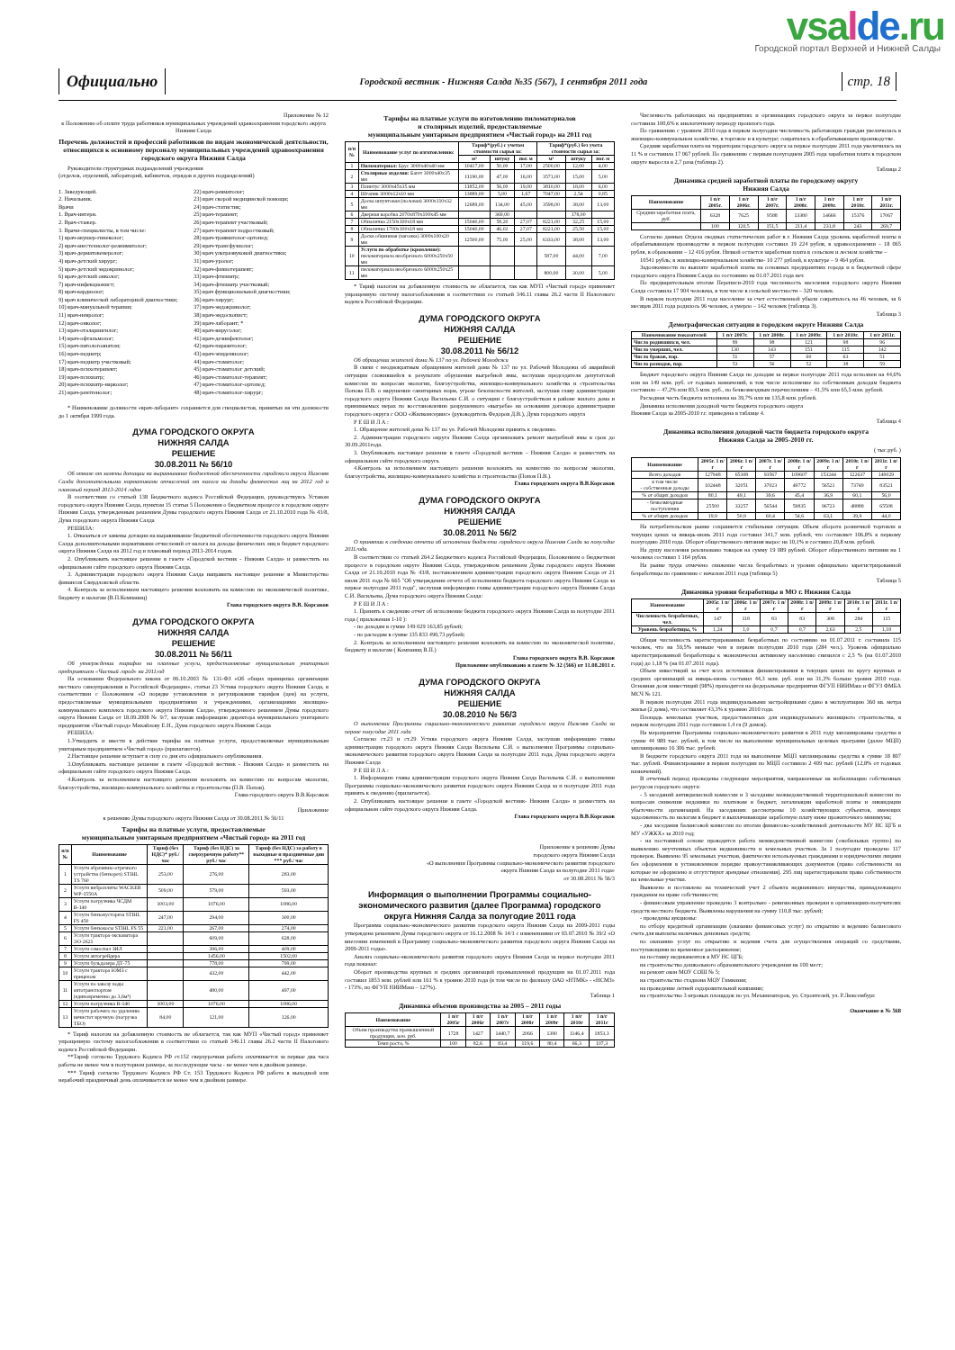vsalde.ru
Городской портал Верхней и Нижней Салды
Официально Городской вестник - Нижняя Салда №35 (567), 1 сентября 2011 года стр. 18
Приложение № 12
к Положению об оплате труда работников муниципальных учреждений здравоохранения городского округа Нижняя Салда
Перечень должностей и профессий работников по видам экономической деятельности, относящихся к основному персоналу муниципальных учреждений здравоохранения городского округа Нижняя Салда
Руководители структурных подразделений учреждения
(отделов, отделений, лабораторий, кабинетов, отрядов и других подразделений)
1. Заведующий.
2. Начальник.
Врачи
1. Врач-интерн.
2. Врач-стажер.
3. Врачи-специалисты, в том числе:
1) врач-акушер-гинеколог;
2) врач-анестезиолог-реаниматолог;
3) врач-дерматовенеролог;
4) врач-детский хирург;
5) врач-детский эндокринолог;
6) врач-детский онколог;
7) врач-инфекционист;
8) врач-кардиолог;
9) врач клинической лабораторной диагностики;
10) врач-мануальной терапии;
11) врач-невролог;
12) врач-онколог;
13) врач-оталарингилог;
14) врач-офтальмолог;
15) врач-патологоанатом;
16) врач-педиатр;
17) врач-педиатр участковый;
18) врач-психотерапевт;
19) врач-психиатр;
20) врач-психиатр-нарколог;
21) врач-рентгенолог;
22) врач-ревматолог;
23) врач скорой медицинской помощи;
24) врач-статистик;
25) врач-терапевт;
26) врач-терапевт участковый;
27) врач-терапевт подростковый;
28) врач-травматолог-ортопед;
29) врач-трансфузиолог;
30) врач ультразвуковой диагностики;
31) врач-уролог;
32) врач-физиотерапевт;
33) врач-фтизиатр;
34) врач-фтизиатр участковый;
35) врач функциональной диагностики;
36) врач-хирург;
37) врач-эндокринолог;
38) врач-эндоскопист;
39) врач-лаборант; *
40) врач-вирусолог;
41) врач-дезинфектолог;
42) врач-паразитолог;
43) врач-эпидемиолог;
44) врач-стоматолог;
45) врач-стоматолог детский;
46) врач-стоматолог-терапевт;
47) врач-стоматолог-ортопед;
48) врач-стоматолог-хирург;
* Наименование должности «врач-лаборант» сохраняется для специалистов, принятых на эти должности до 1 октября 1999 года.
ДУМА ГОРОДСКОГО ОКРУГА
НИЖНЯЯ САЛДА
РЕШЕНИЕ
30.08.2011 № 56/10
Об отказе от замены дотации на выравнивание бюджетной обеспеченности городского округа Нижняя Салда дополнительными нормативами отчислений от налога на доходы физических лиц на 2012 год и плановый период 2013-2014 годов
В соответствии со статьей 138 Бюджетного кодекса Российской Федерации, руководствуясь Уставом городского округа Нижняя Салда, пунктом 15 статьи 5 Положения о бюджетном процессе в городском округе Нижняя Салда, утвержденным решением Думы городского округа Нижняя Салда от 21.10.2010 года № 43/8, Дума городского округа Нижняя Салда
РЕШИЛА:
1. Отказаться от замены дотации на выравнивание бюджетной обеспеченности городского округа Нижняя Салда дополнительными нормативами отчислений от налога на доходы физических лиц в бюджет городского округа Нижняя Салда на 2012 год и плановый период 2013-2014 годов.
2. Опубликовать настоящее решение в газете «Городской вестник - Нижняя Салда» и разместить на официальном сайте городского округа Нижняя Салда.
3. Администрации городского округа Нижняя Салда направить настоящее решение в Министерство финансов Свердловской области.
4. Контроль за исполнением настоящего решения возложить на комиссию по экономической политике, бюджету и налогам (В.П.Компаниц)
Глава городского округа В.В. Корсаков
ДУМА ГОРОДСКОГО ОКРУГА
НИЖНЯЯ САЛДА
РЕШЕНИЕ
30.08.2011 № 56/11
Об утверждении тарифов на платные услуги, предоставляемые муниципальным унитарным предприятием «Чистый город» на 2011год
На основании Федерального закона от 06.10.2003 № 131-ФЗ «Об общих принципах организации местного самоуправления в Российской Федерации», статьи 23 Устава городского округа Нижняя Салда, в соответствии с Положением «О порядке установления и регулирования тарифов (цен) на услуги, предоставляемые муниципальными предприятиями и учреждениями, организациями жилищно-коммунального комплекса городского округа Нижняя Салда», утвержденного решением Думы городского округа Нижняя Салда от 18.09.2008 № 9/7, заслушав информацию директора муниципального унитарного предприятия «Чистый город» Михайлову Е.Н., Дума городского округа Нижняя Салда
РЕШИЛА:
1.Утвердить и ввести в действие тарифы на платные услуги, предоставляемые муниципальным унитарным предприятием «Чистый город» (прилагаются).
2.Настоящее решение вступает в силу со дня его официального опубликования.
3.Опубликовать настоящее решение в газете «Городской вестник - Нижняя Салда» и разместить на официальном сайте городского округа Нижняя Салда.
4.Контроль за исполнением настоящего решения возложить на комиссию по вопросам экологии, благоустройства, жилищно-коммунального хозяйства и строительства (П.В. Попов).
Глава городского округа В.В.Корсаков
Приложение
к решению Думы городского округа Нижняя Салда от 30.08.2011 № 56/11
Тарифы на платные услуги, предоставляемые
муниципальным унитарным предприятием «Чистый город» на 2011 год
| п/п № | Наименование | Тариф (без НДС)* руб./ час | Тариф (без НДС) за сверхурочную работу** руб./ час | Тариф (без НДС) за работу в выходные и праздничные дни *** руб./ час |
| --- | --- | --- | --- | --- |
| 1 | Услуги абразивно-отрезного устройства (бензорез) STIHL TS 760 | 253,00 | 276,00 | 283,00 |
| 2 | Услуги виброплиты WACKER WP-1550A | 509,00 | 579,00 | 593,00 |
| 3 | Услуги погрузчика ЧСДМ В-140 | 1003,00 | 1076,00 | 1086,00 |
| 4 | Услуги бензокусторезa STIHL FS 450 | 247,00 | 294,00 | 300,00 |
| 5 | Услуги бензокосы STIHL FS 55 | 221,00 | 267,00 | 274,00 |
| 6 | Услуги трактора-экскаватора ЭО-2621 | | 609,00 | 628,00 |
| 7 | Услуги самосвал ЗИЛ | | 396,00 | 409,00 |
| 8 | Услуги автогрейдера | | 1456,00 | 1502,00 |
| 9 | Услуги бульдозера ДТ-75 | | 778,00 | 799,00 |
| 10 | Услуги трактора ЮМЗ с прицепом | | 432,00 | 442,00 |
| 11 | Услуги по завозу воды автотранспортом (единовременно до 3,6м³) | | 480,00 | 497,00 |
| 12 | Услуги погрузчика В-140 | 1003,00 | 1076,00 | 1086,00 |
| 13 | Услуги рабочего по удалению нечистот вручную (погрузка ТБО) | 84,00 | 121,00 | 126,00 |
* Тариф налогом на добавленную стоимость не облагается, так как МУП «Чистый город» применяет упрощенную систему налогообложения в соответствии со статьей 346.11 главы 26.2 части II Налогового кодекса Российской Федерации.
**Тариф согласно Трудового Кодекса РФ ст.152 сверхурочная работа оплачивается за первые два часа работы не менее чем в полуторном размере, за последующие часы - не менее чем в двойном размере.
*** Тариф согласно Трудового Кодекса РФ Ст. 153 Трудового Кодекса РФ работа в выходной или нерабочий праздничный день оплачивается не менее чем в двойном размере.
Тарифы на платные услуги по изготовлению пиломатериалов
и столярных изделий, предоставляемые
муниципальным унитарным предприятием «Чистый город» на 2011 год
| п/п № | Наименование услуг по изготовлению: | Тариф*(руб.) с учетом стоимости сырья за: | | | Тариф*(руб.) без учета стоимости сырья за: | | |
| --- | --- | --- | --- | --- | --- | --- | --- |
| | | м³ | штуку | пог. м | м³ | штуку | пог. м |
| 1 | Пиломатериал: Брус 3000х40х40 мм | 10417,00 | 50,00 | 17,00 | 2500,00 | 12,00 | 4,00 |
| 2 | Столярные изделия: Багет 3000х40х35 мм | 11190,00 | 47,00 | 16,00 | 3571,00 | 15,00 | 5,00 |
| 3 | Плинтус 3000х45х35 мм | 11852,00 | 56,00 | 19,00 | 3810,00 | 18,00 | 6,00 |
| 4 | Штапик 3000х12х10 мм | 13889,00 | 5,00 | 1,67 | 7047,00 | 2,54 | 0,85 |
| 5 | Доска шпунтовая (половая) 3000х110х32 мм | 12689,00 | 134,00 | 45,00 | 3598,00 | 38,00 | 13,00 |
| 6 | Дверная коробка 2070х870х100х45 мм | | 369,00 | | | 178,00 | |
| 7 | Обналичка 2150х100х18 мм | 15040,00 | 58,20 | 27,07 | 8221,00 | 32,25 | 15,00 |
| 8 | Обналичка 1700х100х18 мм | 15040,00 | 46,02 | 27,07 | 8221,00 | 25,50 | 15,00 |
| 9 | Доска обшивная (вагонка) 3000х100х20 мм | 12500,00 | 75,00 | 25,00 | 6333,00 | 38,00 | 13,00 |
| 10 | Услуги по обработке (кромление): пиломатериала необрезного 6000х250х50 мм | | | | 587,00 | 44,00 | 7,00 |
| 11 | пиломатериала необрезного 6000х250х25 мм | | | | 800,00 | 30,00 | 5,00 |
* Тариф налогом на добавленную стоимость не облагается, так как МУП «Чистый город» применяет упрощенную систему налогообложения в соответствии со статьей 346.11 главы 26.2 части II Налогового кодекса Российской Федерации.
ДУМА ГОРОДСКОГО ОКРУГА
НИЖНЯЯ САЛДА
РЕШЕНИЕ
30.08.2011 № 56/12
Об обращении жителей дома № 137 по ул. Рабочей Молодежи
В связи с неоднократным обращением жителей дома № 137 по ул. Рабочей Молодежи об аварийной ситуации сложившейся в результате обрушения выгребной ямы, заслушав председателя депутатской комиссии по вопросам экологии, благоустройства, жилищно-коммунального хозяйства и строительства Попова П.В. о нарушении санитарных норм, угрозе безопасности жителей, заслушав главу администрации городского округа Нижняя Салда Васильева С.И. о ситуации с благоустройством в районе жилого дома и принимаемых мерах по восстановлению разрушенного «выгреба» на основании договора администрации городского округа с ООО «Жилкомсервис» (руководитель Федоров Д.В.), Дума городского округа
Р Е Ш И Л А :
1. Обращение жителей дома № 137 по ул. Рабочей Молодежи принять к сведению.
2. Администрации городского округа Нижняя Салда организовать ремонт выгребной ямы в срок до 30.09.2011года.
3. Опубликовать настоящее решение в газете «Городской вестник – Нижняя Салда» и разместить на официальном сайте городского округа.
4.Контроль за исполнением настоящего решения возложить на комиссию по вопросам экологии, благоустройства, жилищно-коммунального хозяйства и строительства (Попов П.В.).
Глава городского округа В.В.Корсаков
ДУМА ГОРОДСКОГО ОКРУГА
НИЖНЯЯ САЛДА
РЕШЕНИЕ
30.08.2011 № 56/2
О принятии к сведению отчета об исполнении бюджета городского округа Нижняя Салда за полугодие 2011года.
В соответствии со статьей 264.2 Бюджетного кодекса Российской Федерации, Положением о бюджетном процессе в городском округе Нижняя Салда, утвержденном решением Думы городского округа Нижняя Салда от 21.10.2010 года № 43/8, постановлением администрации городского округа Нижняя Салда от 21 июля 2011 года № 665 "Об утверждении отчета об исполнении бюджета городского округа Нижняя Салда за первое полугодие 2011 года", заслушав информацию главы администрации городского округа Нижняя Салда С.И. Васильева, Дума городского округа Нижняя Салда:
Р Е Ш И Л А :
1. Принять к сведению отчет об исполнение бюджета городского округа Нижняя Салда за полугодие 2011 года ( приложения 1-10 ):
- по доходам в сумме 149 029 163,85 рублей;
- по расходам в сумме 135 833 490,73 рублей;
2. Контроль за исполнением настоящего решения возложить на комиссию по экономической политике, бюджету и налогам ( Компаниц В.П.)
Глава городского округа В.В. Корсаков
Приложение опубликовано в газете № 32 (566) от 11.08.2011 г.
ДУМА ГОРОДСКОГО ОКРУГА
НИЖНЯЯ САЛДА
РЕШЕНИЕ
30.08.2010 № 56/3
О выполнении Программы социально-экономического развития городского округа Нижняя Салда за первое полугодие 2011 года
Согласно ст.23 и ст.29 Устава городского округа Нижняя Салда, заслушав информацию главы администрации городского округа Нижняя Салда Васильева С.И. о выполнении Программы социально-экономического развития городского округа Нижняя Салда за полугодие 2011 года, Дума городского округа Нижняя Салда
Р Е Ш И Л А :
1. Информацию главы администрации городского округа Нижняя Салда Васильева С.И. о выполнении Программы социально-экономического развития городского округа Нижняя Салда за п полугодие 2011 года принять к сведению (прилагается).
2. Опубликовать настоящее решение в газете «Городской вестник- Нижняя Салда» и разместить на официальном сайте городского округа Нижняя Салда.
Глава городского округа В.В.Корсаков
Приложение к решению Думы
городского округа Нижняя Салда
«О выполнении Программы социально-экономического развития городского
округа Нижняя Салда за полугодие 2011 года»
от 30.08.2011 № 56/3
Информация о выполнении Программы социально-экономического развития (далее Программа) городского округа Нижняя Салда за полугодие 2011 года
Программа социально-экономического развития городского округа Нижняя Салда на 2009-2011 годы утверждена решением Думы городского округа от 16.12.2008 № 14/1 с изменениями от 03.07.2010 № 39/2 «О внесении изменений в Программу социально-экономического развития городского округа Нижняя Салда на 2009-2011 годы».
Анализ социально-экономического развития городского округа Нижняя Салда за первое полугодие 2011 года показал:
Оборот производства крупных и средних организаций промышленной продукции на 01.07.2011 года составил 1853 млн. рублей или 161 % к уровню 2010 года (в том числе по филиалу ОАО «НТМК» - «НСМЗ» - 173%, по ФГУП НИИМаш – 127%).
Таблица 1
Динамика объемов производства за 2005 – 2011 годы
| Наименование | 1 п/г 2005г | 1 п/г 2006г | 1 п/г 2007г | 1 п/г 2008г | 1 п/г 2009г | 1 п/г 2010г | 1 п/г 2011г |
| --- | --- | --- | --- | --- | --- | --- | --- |
| Объем производства промышленной продукции, млн. руб. | 1728 | 1427 | 1440,7 | 2066 | 1390 | 1146,4 | 1853,3 |
| Темп роста, % | 100 | 82,6 | 83,4 | 119,6 | 80,4 | 66,3 | 107,3 |
Численность работающих на предприятиях и организациях городского округа за первое полугодие составила 100,6% к аналогичному периоду прошлого года.
По сравнению с уровнем 2010 года в первом полугодии численность работающих граждан увеличилась в жилищно-коммунальном хозяйстве, в торговле и в культуре; сократилась в обрабатывающем производстве.
Средняя заработная плата на территории городского округа за первое полугодие 2011 года увеличилась на 11 % и составила 17 067 рублей. По сравнению с первым полугодием 2005 года заработная плата в городском округе выросла в 2,7 раза (таблица 2).
Таблица 2
Динамика средней заработной платы по городскому округу
Нижняя Салда
| Наименование | 1 п/г 2005г. | 1 п/г 2006г. | 1 п/г 2007г. | 1 п/г 2008г. | 1 п/г 2009г. | 1 п/г 2010г. | 1 п/г 2011г. |
| --- | --- | --- | --- | --- | --- | --- | --- |
| Средняя заработная плата, руб. | 6328 | 7625 | 9588 | 13380 | 14666 | 15376 | 17067 |
| | 100 | 120,5 | 151,5 | 211,4 | 231,8 | 243 | 269,7 |
Согласно данных Отдела сводных статистических работ в г. Нижняя Салда уровень заработной платы в обрабатывающем производстве в первом полугодии составил 19 224 рубля, в здравоохранении – 18 065 рубля, в образовании – 12 416 рубля. Низкой остается заработная плата в сельском и лесном хозяйстве –
10541 рубль; в жилищно-коммунальном хозяйстве- 10 277 рублей, в культуре – 9 464 рубля.
Задолженности по выплате заработной платы на основных предприятиях города и в бюджетной сфере городского округа Нижняя Салда по состоянию на 01.07.2011 года нет.
По предварительным итогам Переписи-2010 года численность населения городского округа Нижняя Салда составила 17 904 человека, в том числе в сельской местности – 320 человек.
В первом полугодии 2011 года население за счет естественной убыли сократилось на 46 человек, за 6 месяцев 2011 года родилось 96 человек, а умерло – 142 человек (таблица 3).
Таблица 3
Демографическая ситуация в городском округе Нижняя Салда
| Наименование показателей | 1 п/г 2007г. | 1 п/г 2008г. | 1 п/г 2009г. | 1 п/г 2010г. | 1 п/г 2011г. |
| --- | --- | --- | --- | --- | --- |
| Число родившихся, чел. | 89 | 98 | 121 | 98 | 96 |
| Число умерших, чел. | 130 | 143 | 151 | 115 | 142 |
| Число браков, пар. | 51 | 57 | 60 | 63 | 51 |
| Число разводов, пар. | 53 | 56 | 52 | 38 | 59 |
Бюджет городского округа Нижняя Салда по доходам за первое полугодие 2011 года исполнен на 44,6% или на 149 млн. руб. от годовых назначений, в том числе исполнение по собственным доходам бюджета составило – 47,2% или 83,5 млн. руб., по безвозмездным перечислениям – 41,5% или 65,5 млн. рублей.
Расходная часть бюджета исполнена на 39,7% или на 135,8 млн. рублей.
Динамика исполнения доходной части бюджета городского округа
Нижняя Салда за 2005-2010 г.г. приведена в таблице 4.
Таблица 4
Динамика исполнения доходной части бюджета городского округа
Нижняя Салда за 2005-2010 гг.
( тыс.руб. )
| Наименование | 2005г. 1 п/г | 2006г. 1 п/г | 2007г. 1 п/г | 2008г. 1 п/г | 2009г. 1 п/г | 2010г. 1 п/г | 2011г. 1 п/г |
| --- | --- | --- | --- | --- | --- | --- | --- |
| Всего доходов | 127948 | 65308 | 93567 | 109607 | 153244 | 122637 | 149029 |
| в том числе - собственные доходы | 102448 | 32051 | 37023 | 49772 | 56521 | 73749 | 83521 |
| % от общих доходов | 80,1 | 49,1 | 39,6 | 45,4 | 36,9 | 60,1 | 56,0 |
| - безвозмездные поступления | 25500 | 33257 | 56544 | 59835 | 96723 | 48888 | 65508 |
| % от общих доходов | 19,9 | 50,9 | 60,4 | 54,6 | 63,1 | 39,9 | 44,0 |
На потребительском рынке сохраняется стабильная ситуация. Объем оборота розничной торговли в текущих ценах за январь-июнь 2011 года составил 341,7 млн. рублей, что составляет 106,8% к первому полугодию 2010 года. Оборот общественного питания вырос на 10,1% и составил 20,8 млн. рублей.
На душу населения реализовано товаров на сумму 19 089 рублей. Оборот общественного питания на 1 человека составил 1 164 рубля.
На рынке труда отмечено снижение числа безработных и уровня официально зарегистрированной безработицы по сравнению с началом 2011 года (таблица 5)
Таблица 5
Динамика уровня безработицы в МО г. Нижняя Салда
| Наименование | 2005г. 1 п/г | 2006г. 1 п/г | 2007г. 1 п/г | 2008г. 1 п/г | 2009г. 1 п/г | 2010г. 1 п/г | 2011г. 1 п/г |
| --- | --- | --- | --- | --- | --- | --- | --- |
| Численность безработных, чел. | 147 | 118 | 83 | 83 | 308 | 284 | 115 |
| Уровень безработицы, % | 1,24 | 1,0 | 0,7 | 0,7 | 2,63 | 2,5 | 1,18 |
Общая численность зарегистрированных безработных по состоянию на 01.07.2011 г. составила 115 человек, что на 59,5% меньше чем в первом полугодии 2010 года (284 чел.). Уровень официально зарегистрированной безработицы к экономически активному населению снизился с 2,5 % (на 01.07.2010 года) до 1,18 % (на 01.07.2011 года).
Объем инвестиций за счет всех источников финансирования в текущих ценах по кругу крупных и средних организаций за январь-июнь составил 44,3 млн. руб. или на 31,3% больше уровня 2010 года. Основная доля инвестиций (98%) приходится на федеральные предприятия ФГУП НИИМаш и ФГУЗ ФМБА МСЧ № 121.
В первом полугодии 2011 года индивидуальными застройщиками сдано в эксплуатацию 360 кв. метра жилья (2 дома), что составляет 43,3% к уровню 2010 года.
Площадь земельных участков, предоставленных для индивидуального жилищного строительства, в первом полугодии 2011 года составила 1,4 га (9 домов).
На мероприятия Программы социально-экономического развития в 2011 году запланированы средства в сумме 44 989 тыс. рублей, в том числе на выполнение муниципальных целевых программ (далее МЦП) запланировано 16 306 тыс. рублей.
В бюджете городского округа 2011 года на выполнение МЦП запланированы средства в сумме 18 807 тыс. рублей. Финансирование в первом полугодии по МЦП составило 2 409 тыс. рублей (12,8% от годовых назначений).
В отчетный период проведены следующие мероприятия, направленные на мобилизацию собственных ресурсов городского округа:
- 5 заседаний антикризисной комиссии и 3 заседание межведомственной территориальной комиссии по вопросам снижения недоимки по платежам в бюджет, легализации заработной платы и ликвидации убыточности организаций. На заседаниях рассмотрены 10 хозяйствующих субъектов, имеющих задолженность по налогам в бюджет и выплачивающие заработную плату ниже прожиточного минимума;
- два заседания балансовой комиссии по итогам финансово-хозяйственной деятельности МУ НС ЦГБ и МУ «УЖКХ» за 2010 год;
- на постоянной основе проводится работа межведомственной комиссии («мобильных групп») по выявлению неучтенных объектов недвижимости и земельных участков. За 1 полугодие проведено 117 проверок. Выявлено 95 земельных участков, фактически используемых гражданами и юридическими лицами без оформления в установленном порядке правоустанавливающих документов (право собственности на которые не оформлено и отсутствуют арендные отношения). 295 лиц зарегистрировали право собственности на земельные участки.
Выявлено и поставлено на технический учет 2 объекта недвижимого имущества, принадлежащего гражданам на праве собственности;
- финансовым управление проведено 3 контрольно - ревизионных проверки в организациях-получателях средств местного бюджета. Выявлены нарушения на сумму 110,8 тыс. рублей;
- проведены аукционы:
по отбору кредитной организации (оказание финансовых услуг) по открытию и ведению балансового счета для выплаты наличных денежных средств;
по оказанию услуг по открытию и ведения счета для осуществления операций со средствами, поступающими во временное распоряжение;
на поставку медикаментов в МУ НС ЦГБ;
на строительство дошкольного образовательного учреждения на 100 мест;
на ремонт окон МОУ СОШ № 5;
на строительство стадиона МОУ Гимназия;
на проведение летней оздоровительной компании;
на строительство 3 игровых площадок по ул. Механизаторов, ул. Строителей, ул. Р.Люксембург.
Окончание в № 568